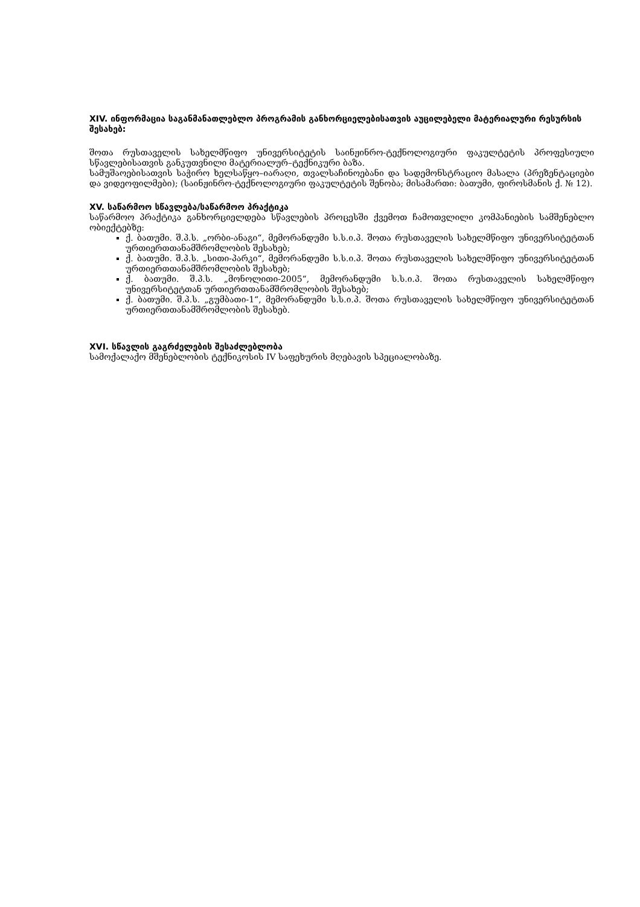XIV. ინფორმაცია საგანმანათლებლო პროგრამის განხორციელებისათვის აუცილებელი მატერიალური რესურსის შესახებ:
შოთა რუსთაველის სახელმწიფო უნივერსიტეტის საინჟინრო-ტექნოლოგიური ფაკულტეტის პროფესიული სწავლებისათვის განკუთვნილი მატერიალურ–ტექნიკური ბაზა.
სამუშაოებისათვის საჭირო ხელსაწყო–იარაღი, თვალსაჩინოებანი და სადემონსტრაციო მასალა (პრეზენტაციები და ვიდეოფილმები); (საინჟინრო-ტექნოლოგიური ფაკულტეტის შენობა; მისამართი: ბათუმი, ფიროსმანის ქ. № 12).
XV. საწარმოო სწავლება/საწარმოო პრაქტიკა
საწარმოო პრაქტიკა განხორციელდება სწავლების პროცესში ქვემოთ ჩამოთვლილი კომპანიების სამშენებლო ობიექტებზე:
ქ. ბათუმი. შ.პ.ს. „ორბი-ანაგი“, მემორანდუმი ს.ს.ი.პ. შოთა რუსთაველის სახელმწიფო უნივერსიტეტთან ურთიერთთანამშრომლობის შესახებ;
ქ. ბათუმი. შ.პ.ს. „სითი-პარკი“, მემორანდუმი ს.ს.ი.პ. შოთა რუსთაველის სახელმწიფო უნივერსიტეტთან ურთიერთთანამშრომლობის შესახებ;
ქ. ბათუმი. შ.პ.ს. „მონოლითი-2005“, მემორანდუმი ს.ს.ი.პ. შოთა რუსთაველის სახელმწიფო უნივერსიტეტთან ურთიერთთანამშრომლობის შესახებ;
ქ. ბათუმი. შ.პ.ს. „გუმბათი-1“, მემორანდუმი ს.ს.ი.პ. შოთა რუსთაველის სახელმწიფო უნივერსიტეტთან ურთიერთთანამშრომლობის შესახებ.
XVI. სწავლის გაგრძელების შესაძლებლობა
სამოქალაქო მშენებლობის ტექნიკოსის IV საფეხურის მღებავის სპეციალობაზე.